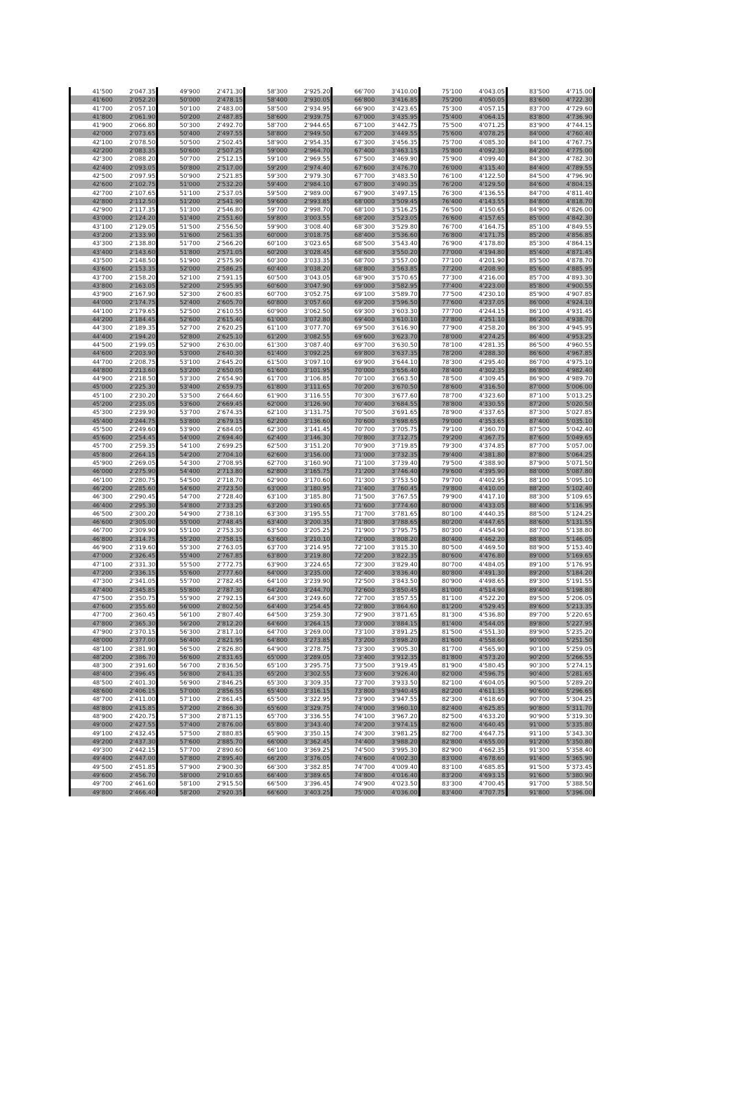| 41'500 | 2'047.35 | 49'900 | 2'471.30 | 58'300 | 2'925.20 | 66'700 | 3'410.00 | 75'100 | 4'043.05 | 83'500 | 4'715.00 |
| 41'600 | 2'052.20 | 50'000 | 2'478.15 | 58'400 | 2'930.05 | 66'800 | 3'416.85 | 75'200 | 4'050.05 | 83'600 | 4'722.30 |
| 41'700 | 2'057.10 | 50'100 | 2'483.00 | 58'500 | 2'934.95 | 66'900 | 3'423.65 | 75'300 | 4'057.15 | 83'700 | 4'729.60 |
| 41'800 | 2'061.90 | 50'200 | 2'487.85 | 58'600 | 2'939.75 | 67'000 | 3'435.95 | 75'400 | 4'064.15 | 83'800 | 4'736.90 |
| 41'900 | 2'066.80 | 50'300 | 2'492.70 | 58'700 | 2'944.65 | 67'100 | 3'442.75 | 75'500 | 4'071.25 | 83'900 | 4'744.15 |
| 42'000 | 2'073.65 | 50'400 | 2'497.55 | 58'800 | 2'949.50 | 67'200 | 3'449.55 | 75'600 | 4'078.25 | 84'000 | 4'760.40 |
| 42'100 | 2'078.50 | 50'500 | 2'502.45 | 58'900 | 2'954.35 | 67'300 | 3'456.35 | 75'700 | 4'085.30 | 84'100 | 4'767.75 |
| 42'200 | 2'083.35 | 50'600 | 2'507.25 | 59'000 | 2'964.70 | 67'400 | 3'463.15 | 75'800 | 4'092.30 | 84'200 | 4'775.00 |
| 42'300 | 2'088.20 | 50'700 | 2'512.15 | 59'100 | 2'969.55 | 67'500 | 3'469.90 | 75'900 | 4'099.40 | 84'300 | 4'782.30 |
| 42'400 | 2'093.05 | 50'800 | 2'517.00 | 59'200 | 2'974.40 | 67'600 | 3'476.70 | 76'000 | 4'115.40 | 84'400 | 4'789.55 |
| 42'500 | 2'097.95 | 50'900 | 2'521.85 | 59'300 | 2'979.30 | 67'700 | 3'483.50 | 76'100 | 4'122.50 | 84'500 | 4'796.90 |
| 42'600 | 2'102.75 | 51'000 | 2'532.20 | 59'400 | 2'984.10 | 67'800 | 3'490.35 | 76'200 | 4'129.50 | 84'600 | 4'804.15 |
| 42'700 | 2'107.65 | 51'100 | 2'537.05 | 59'500 | 2'989.00 | 67'900 | 3'497.15 | 76'300 | 4'136.55 | 84'700 | 4'811.40 |
| 42'800 | 2'112.50 | 51'200 | 2'541.90 | 59'600 | 2'993.85 | 68'000 | 3'509.45 | 76'400 | 4'143.55 | 84'800 | 4'818.70 |
| 42'900 | 2'117.35 | 51'300 | 2'546.80 | 59'700 | 2'998.70 | 68'100 | 3'516.25 | 76'500 | 4'150.65 | 84'900 | 4'826.00 |
| 43'000 | 2'124.20 | 51'400 | 2'551.60 | 59'800 | 3'003.55 | 68'200 | 3'523.05 | 76'600 | 4'157.65 | 85'000 | 4'842.30 |
| 43'100 | 2'129.05 | 51'500 | 2'556.50 | 59'900 | 3'008.40 | 68'300 | 3'529.80 | 76'700 | 4'164.75 | 85'100 | 4'849.55 |
| 43'200 | 2'133.90 | 51'600 | 2'561.35 | 60'000 | 3'018.75 | 68'400 | 3'536.60 | 76'800 | 4'171.75 | 85'200 | 4'856.85 |
| 43'300 | 2'138.80 | 51'700 | 2'566.20 | 60'100 | 3'023.65 | 68'500 | 3'543.40 | 76'900 | 4'178.80 | 85'300 | 4'864.15 |
| 43'400 | 2'143.60 | 51'800 | 2'571.05 | 60'200 | 3'028.45 | 68'600 | 3'550.20 | 77'000 | 4'194.80 | 85'400 | 4'871.45 |
| 43'500 | 2'148.50 | 51'900 | 2'575.90 | 60'300 | 3'033.35 | 68'700 | 3'557.00 | 77'100 | 4'201.90 | 85'500 | 4'878.70 |
| 43'600 | 2'153.35 | 52'000 | 2'586.25 | 60'400 | 3'038.20 | 68'800 | 3'563.85 | 77'200 | 4'208.90 | 85'600 | 4'885.95 |
| 43'700 | 2'158.20 | 52'100 | 2'591.15 | 60'500 | 3'043.05 | 68'900 | 3'570.65 | 77'300 | 4'216.00 | 85'700 | 4'893.30 |
| 43'800 | 2'163.05 | 52'200 | 2'595.95 | 60'600 | 3'047.90 | 69'000 | 3'582.95 | 77'400 | 4'223.00 | 85'800 | 4'900.55 |
| 43'900 | 2'167.90 | 52'300 | 2'600.85 | 60'700 | 3'052.75 | 69'100 | 3'589.70 | 77'500 | 4'230.10 | 85'900 | 4'907.85 |
| 44'000 | 2'174.75 | 52'400 | 2'605.70 | 60'800 | 3'057.60 | 69'200 | 3'596.50 | 77'600 | 4'237.05 | 86'000 | 4'924.10 |
| 44'100 | 2'179.65 | 52'500 | 2'610.55 | 60'900 | 3'062.50 | 69'300 | 3'603.30 | 77'700 | 4'244.15 | 86'100 | 4'931.45 |
| 44'200 | 2'184.45 | 52'600 | 2'615.40 | 61'000 | 3'072.80 | 69'400 | 3'610.10 | 77'800 | 4'251.10 | 86'200 | 4'938.70 |
| 44'300 | 2'189.35 | 52'700 | 2'620.25 | 61'100 | 3'077.70 | 69'500 | 3'616.90 | 77'900 | 4'258.20 | 86'300 | 4'945.95 |
| 44'400 | 2'194.20 | 52'800 | 2'625.10 | 61'200 | 3'082.55 | 69'600 | 3'623.70 | 78'000 | 4'274.25 | 86'400 | 4'953.25 |
| 44'500 | 2'199.05 | 52'900 | 2'630.00 | 61'300 | 3'087.40 | 69'700 | 3'630.50 | 78'100 | 4'281.35 | 86'500 | 4'960.55 |
| 44'600 | 2'203.90 | 53'000 | 2'640.30 | 61'400 | 3'092.25 | 69'800 | 3'637.35 | 78'200 | 4'288.30 | 86'600 | 4'967.85 |
| 44'700 | 2'208.75 | 53'100 | 2'645.20 | 61'500 | 3'097.10 | 69'900 | 3'644.10 | 78'300 | 4'295.40 | 86'700 | 4'975.10 |
| 44'800 | 2'213.60 | 53'200 | 2'650.05 | 61'600 | 3'101.95 | 70'000 | 3'656.40 | 78'400 | 4'302.35 | 86'800 | 4'982.40 |
| 44'900 | 2'218.50 | 53'300 | 2'654.90 | 61'700 | 3'106.85 | 70'100 | 3'663.50 | 78'500 | 4'309.45 | 86'900 | 4'989.70 |
| 45'000 | 2'225.30 | 53'400 | 2'659.75 | 61'800 | 3'111.65 | 70'200 | 3'670.50 | 78'600 | 4'316.50 | 87'000 | 5'006.00 |
| 45'100 | 2'230.20 | 53'500 | 2'664.60 | 61'900 | 3'116.55 | 70'300 | 3'677.60 | 78'700 | 4'323.60 | 87'100 | 5'013.25 |
| 45'200 | 2'235.05 | 53'600 | 2'669.45 | 62'000 | 3'126.90 | 70'400 | 3'684.55 | 78'800 | 4'330.55 | 87'200 | 5'020.50 |
| 45'300 | 2'239.90 | 53'700 | 2'674.35 | 62'100 | 3'131.75 | 70'500 | 3'691.65 | 78'900 | 4'337.65 | 87'300 | 5'027.85 |
| 45'400 | 2'244.75 | 53'800 | 2'679.15 | 62'200 | 3'136.60 | 70'600 | 3'698.65 | 79'000 | 4'353.65 | 87'400 | 5'035.10 |
| 45'500 | 2'249.60 | 53'900 | 2'684.05 | 62'300 | 3'141.45 | 70'700 | 3'705.75 | 79'100 | 4'360.70 | 87'500 | 5'042.40 |
| 45'600 | 2'254.45 | 54'000 | 2'694.40 | 62'400 | 3'146.30 | 70'800 | 3'712.75 | 79'200 | 4'367.75 | 87'600 | 5'049.65 |
| 45'700 | 2'259.35 | 54'100 | 2'699.25 | 62'500 | 3'151.20 | 70'900 | 3'719.85 | 79'300 | 4'374.85 | 87'700 | 5'057.00 |
| 45'800 | 2'264.15 | 54'200 | 2'704.10 | 62'600 | 3'156.00 | 71'000 | 3'732.35 | 79'400 | 4'381.80 | 87'800 | 5'064.25 |
| 45'900 | 2'269.05 | 54'300 | 2'708.95 | 62'700 | 3'160.90 | 71'100 | 3'739.40 | 79'500 | 4'388.90 | 87'900 | 5'071.50 |
| 46'000 | 2'275.90 | 54'400 | 2'713.80 | 62'800 | 3'165.75 | 71'200 | 3'746.40 | 79'600 | 4'395.90 | 88'000 | 5'087.80 |
| 46'100 | 2'280.75 | 54'500 | 2'718.70 | 62'900 | 3'170.60 | 71'300 | 3'753.50 | 79'700 | 4'402.95 | 88'100 | 5'095.10 |
| 46'200 | 2'285.60 | 54'600 | 2'723.50 | 63'000 | 3'180.95 | 71'400 | 3'760.45 | 79'800 | 4'410.00 | 88'200 | 5'102.40 |
| 46'300 | 2'290.45 | 54'700 | 2'728.40 | 63'100 | 3'185.80 | 71'500 | 3'767.55 | 79'900 | 4'417.10 | 88'300 | 5'109.65 |
| 46'400 | 2'295.30 | 54'800 | 2'733.25 | 63'200 | 3'190.65 | 71'600 | 3'774.60 | 80'000 | 4'433.05 | 88'400 | 5'116.95 |
| 46'500 | 2'300.20 | 54'900 | 2'738.10 | 63'300 | 3'195.55 | 71'700 | 3'781.65 | 80'100 | 4'440.35 | 88'500 | 5'124.25 |
| 46'600 | 2'305.00 | 55'000 | 2'748.45 | 63'400 | 3'200.35 | 71'800 | 3'788.65 | 80'200 | 4'447.65 | 88'600 | 5'131.55 |
| 46'700 | 2'309.90 | 55'100 | 2'753.30 | 63'500 | 3'205.25 | 71'900 | 3'795.75 | 80'300 | 4'454.90 | 88'700 | 5'138.80 |
| 46'800 | 2'314.75 | 55'200 | 2'758.15 | 63'600 | 3'210.10 | 72'000 | 3'808.20 | 80'400 | 4'462.20 | 88'800 | 5'146.05 |
| 46'900 | 2'319.60 | 55'300 | 2'763.05 | 63'700 | 3'214.95 | 72'100 | 3'815.30 | 80'500 | 4'469.50 | 88'900 | 5'153.40 |
| 47'000 | 2'326.45 | 55'400 | 2'767.85 | 63'800 | 3'219.80 | 72'200 | 3'822.35 | 80'600 | 4'476.80 | 89'000 | 5'169.65 |
| 47'100 | 2'331.30 | 55'500 | 2'772.75 | 63'900 | 3'224.65 | 72'300 | 3'829.40 | 80'700 | 4'484.05 | 89'100 | 5'176.95 |
| 47'200 | 2'336.15 | 55'600 | 2'777.60 | 64'000 | 3'235.00 | 72'400 | 3'836.40 | 80'800 | 4'491.30 | 89'200 | 5'184.20 |
| 47'300 | 2'341.05 | 55'700 | 2'782.45 | 64'100 | 3'239.90 | 72'500 | 3'843.50 | 80'900 | 4'498.65 | 89'300 | 5'191.55 |
| 47'400 | 2'345.85 | 55'800 | 2'787.30 | 64'200 | 3'244.70 | 72'600 | 3'850.45 | 81'000 | 4'514.90 | 89'400 | 5'198.80 |
| 47'500 | 2'350.75 | 55'900 | 2'792.15 | 64'300 | 3'249.60 | 72'700 | 3'857.55 | 81'100 | 4'522.20 | 89'500 | 5'206.05 |
| 47'600 | 2'355.60 | 56'000 | 2'802.50 | 64'400 | 3'254.45 | 72'800 | 3'864.60 | 81'200 | 4'529.45 | 89'600 | 5'213.35 |
| 47'700 | 2'360.45 | 56'100 | 2'807.40 | 64'500 | 3'259.30 | 72'900 | 3'871.65 | 81'300 | 4'536.80 | 89'700 | 5'220.65 |
| 47'800 | 2'365.30 | 56'200 | 2'812.20 | 64'600 | 3'264.15 | 73'000 | 3'884.15 | 81'400 | 4'544.05 | 89'800 | 5'227.95 |
| 47'900 | 2'370.15 | 56'300 | 2'817.10 | 64'700 | 3'269.00 | 73'100 | 3'891.25 | 81'500 | 4'551.30 | 89'900 | 5'235.20 |
| 48'000 | 2'377.00 | 56'400 | 2'821.95 | 64'800 | 3'273.85 | 73'200 | 3'898.20 | 81'600 | 4'558.60 | 90'000 | 5'251.50 |
| 48'100 | 2'381.90 | 56'500 | 2'826.80 | 64'900 | 3'278.75 | 73'300 | 3'905.30 | 81'700 | 4'565.90 | 90'100 | 5'259.05 |
| 48'200 | 2'386.70 | 56'600 | 2'831.65 | 65'000 | 3'289.05 | 73'400 | 3'912.35 | 81'800 | 4'573.20 | 90'200 | 5'266.55 |
| 48'300 | 2'391.60 | 56'700 | 2'836.50 | 65'100 | 3'295.75 | 73'500 | 3'919.45 | 81'900 | 4'580.45 | 90'300 | 5'274.15 |
| 48'400 | 2'396.45 | 56'800 | 2'841.35 | 65'200 | 3'302.55 | 73'600 | 3'926.40 | 82'000 | 4'596.75 | 90'400 | 5'281.65 |
| 48'500 | 2'401.30 | 56'900 | 2'846.25 | 65'300 | 3'309.35 | 73'700 | 3'933.50 | 82'100 | 4'604.05 | 90'500 | 5'289.20 |
| 48'600 | 2'406.15 | 57'000 | 2'856.55 | 65'400 | 3'316.15 | 73'800 | 3'940.45 | 82'200 | 4'611.35 | 90'600 | 5'296.65 |
| 48'700 | 2'411.00 | 57'100 | 2'861.45 | 65'500 | 3'322.95 | 73'900 | 3'947.55 | 82'300 | 4'618.60 | 90'700 | 5'304.25 |
| 48'800 | 2'415.85 | 57'200 | 2'866.30 | 65'600 | 3'329.75 | 74'000 | 3'960.10 | 82'400 | 4'625.85 | 90'800 | 5'311.70 |
| 48'900 | 2'420.75 | 57'300 | 2'871.15 | 65'700 | 3'336.55 | 74'100 | 3'967.20 | 82'500 | 4'633.20 | 90'900 | 5'319.30 |
| 49'000 | 2'427.55 | 57'400 | 2'876.00 | 65'800 | 3'343.40 | 74'200 | 3'974.15 | 82'600 | 4'640.45 | 91'000 | 5'335.80 |
| 49'100 | 2'432.45 | 57'500 | 2'880.85 | 65'900 | 3'350.15 | 74'300 | 3'981.25 | 82'700 | 4'647.75 | 91'100 | 5'343.30 |
| 49'200 | 2'437.30 | 57'600 | 2'885.70 | 66'000 | 3'362.45 | 74'400 | 3'988.20 | 82'800 | 4'655.00 | 91'200 | 5'350.80 |
| 49'300 | 2'442.15 | 57'700 | 2'890.60 | 66'100 | 3'369.25 | 74'500 | 3'995.30 | 82'900 | 4'662.35 | 91'300 | 5'358.40 |
| 49'400 | 2'447.00 | 57'800 | 2'895.40 | 66'200 | 3'376.05 | 74'600 | 4'002.30 | 83'000 | 4'678.60 | 91'400 | 5'365.90 |
| 49'500 | 2'451.85 | 57'900 | 2'900.30 | 66'300 | 3'382.85 | 74'700 | 4'009.40 | 83'100 | 4'685.85 | 91'500 | 5'373.45 |
| 49'600 | 2'456.70 | 58'000 | 2'910.65 | 66'400 | 3'389.65 | 74'800 | 4'016.40 | 83'200 | 4'693.15 | 91'600 | 5'380.90 |
| 49'700 | 2'461.60 | 58'100 | 2'915.50 | 66'500 | 3'396.45 | 74'900 | 4'023.50 | 83'300 | 4'700.45 | 91'700 | 5'388.50 |
| 49'800 | 2'466.40 | 58'200 | 2'920.35 | 66'600 | 3'403.25 | 75'000 | 4'036.00 | 83'400 | 4'707.75 | 91'800 | 5'396.00 |